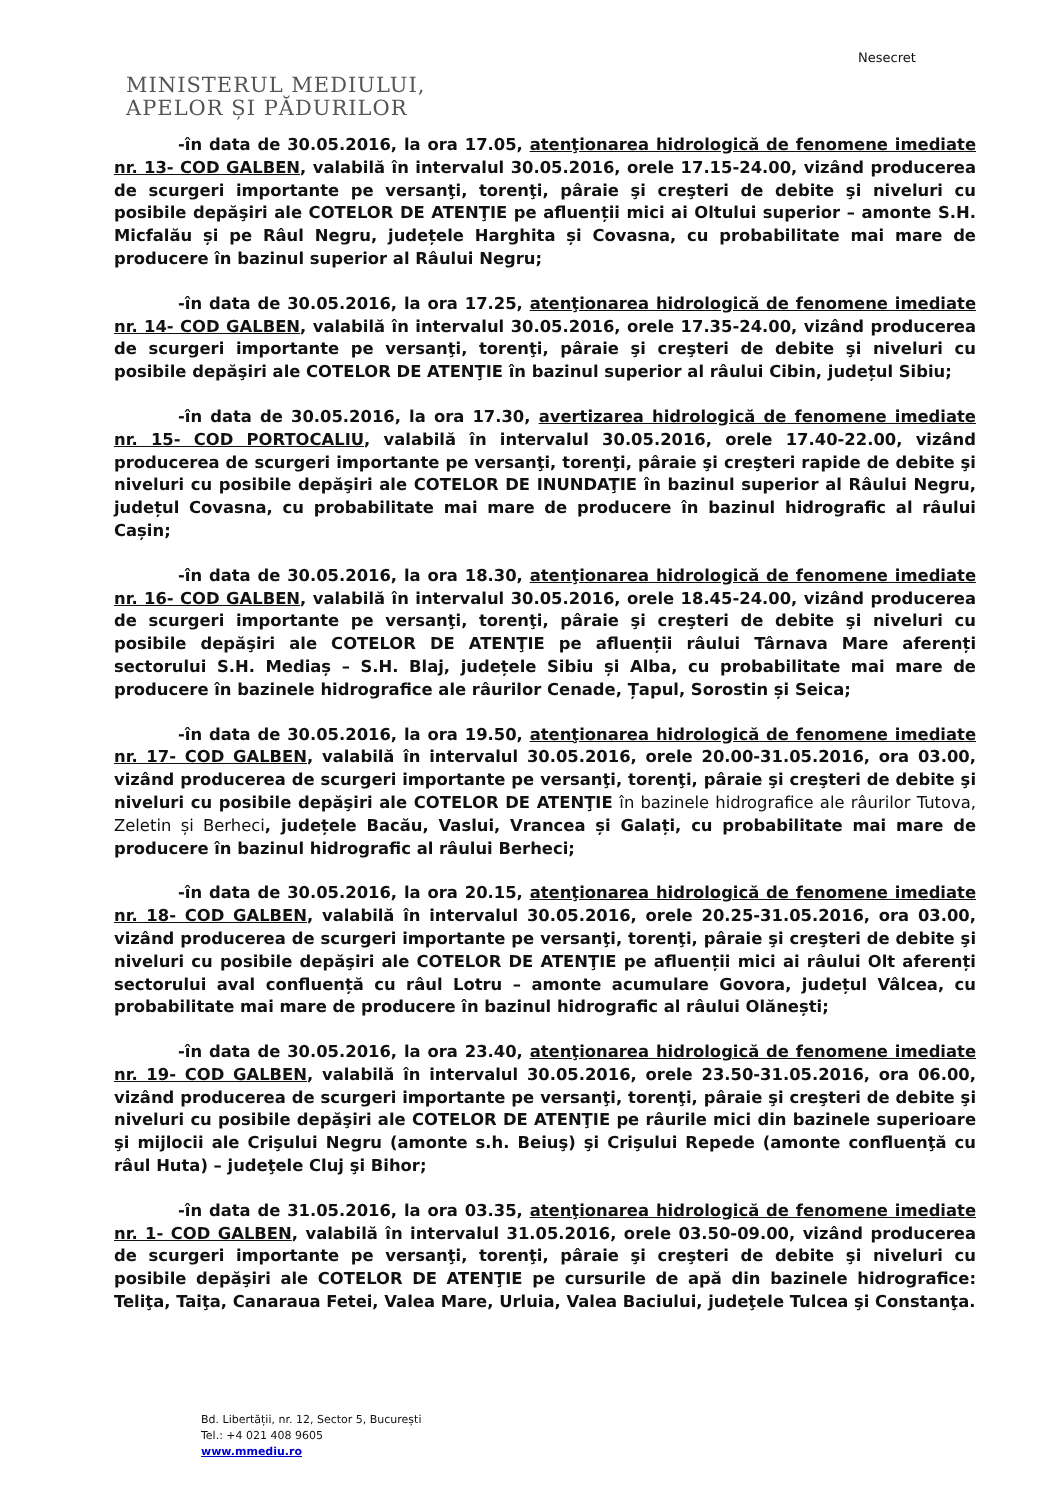Nesecret
MINISTERUL MEDIULUI,
APELOR ȘI PĂDURILOR
-în data de 30.05.2016, la ora 17.05, atenţionarea hidrologică de fenomene imediate nr. 13- COD GALBEN, valabilă în intervalul 30.05.2016, orele 17.15-24.00, vizând producerea de scurgeri importante pe versanţi, torenţi, pâraie şi creşteri de debite şi niveluri cu posibile depăşiri ale COTELOR DE ATENŢIE pe afluenții mici ai Oltului superior – amonte S.H. Micfalău și pe Râul Negru, județele Harghita și Covasna, cu probabilitate mai mare de producere în bazinul superior al Râului Negru;
-în data de 30.05.2016, la ora 17.25, atenţionarea hidrologică de fenomene imediate nr. 14- COD GALBEN, valabilă în intervalul 30.05.2016, orele 17.35-24.00, vizând producerea de scurgeri importante pe versanţi, torenţi, pâraie şi creşteri de debite şi niveluri cu posibile depăşiri ale COTELOR DE ATENŢIE în bazinul superior al râului Cibin, județul Sibiu;
-în data de 30.05.2016, la ora 17.30, avertizarea hidrologică de fenomene imediate nr. 15- COD PORTOCALIU, valabilă în intervalul 30.05.2016, orele 17.40-22.00, vizând producerea de scurgeri importante pe versanţi, torenţi, pâraie şi creşteri rapide de debite şi niveluri cu posibile depăşiri ale COTELOR DE INUNDAŢIE în bazinul superior al Râului Negru, județul Covasna, cu probabilitate mai mare de producere în bazinul hidrografic al râului Cașin;
-în data de 30.05.2016, la ora 18.30, atenţionarea hidrologică de fenomene imediate nr. 16- COD GALBEN, valabilă în intervalul 30.05.2016, orele 18.45-24.00, vizând producerea de scurgeri importante pe versanţi, torenţi, pâraie şi creşteri de debite şi niveluri cu posibile depăşiri ale COTELOR DE ATENŢIE pe afluenții râului Târnava Mare aferenți sectorului S.H. Mediaș – S.H. Blaj, județele Sibiu și Alba, cu probabilitate mai mare de producere în bazinele hidrografice ale râurilor Cenade, Țapul, Sorostin și Seica;
-în data de 30.05.2016, la ora 19.50, atenţionarea hidrologică de fenomene imediate nr. 17- COD GALBEN, valabilă în intervalul 30.05.2016, orele 20.00-31.05.2016, ora 03.00, vizând producerea de scurgeri importante pe versanţi, torenţi, pâraie şi creşteri de debite şi niveluri cu posibile depăşiri ale COTELOR DE ATENŢIE în bazinele hidrografice ale râurilor Tutova, Zeletin și Berheci, județele Bacău, Vaslui, Vrancea și Galați, cu probabilitate mai mare de producere în bazinul hidrografic al râului Berheci;
-în data de 30.05.2016, la ora 20.15, atenţionarea hidrologică de fenomene imediate nr. 18- COD GALBEN, valabilă în intervalul 30.05.2016, orele 20.25-31.05.2016, ora 03.00, vizând producerea de scurgeri importante pe versanţi, torenţi, pâraie şi creşteri de debite şi niveluri cu posibile depăşiri ale COTELOR DE ATENŢIE pe afluenții mici ai râului Olt aferenți sectorului aval confluență cu râul Lotru – amonte acumulare Govora, județul Vâlcea, cu probabilitate mai mare de producere în bazinul hidrografic al râului Olănești;
-în data de 30.05.2016, la ora 23.40, atenţionarea hidrologică de fenomene imediate nr. 19- COD GALBEN, valabilă în intervalul 30.05.2016, orele 23.50-31.05.2016, ora 06.00, vizând producerea de scurgeri importante pe versanţi, torenţi, pâraie şi creşteri de debite şi niveluri cu posibile depăşiri ale COTELOR DE ATENŢIE pe râurile mici din bazinele superioare şi mijlocii ale Crişului Negru (amonte s.h. Beiuş) şi Crişului Repede (amonte confluenţă cu râul Huta) – judeţele Cluj şi Bihor;
-în data de 31.05.2016, la ora 03.35, atenţionarea hidrologică de fenomene imediate nr. 1- COD GALBEN, valabilă în intervalul 31.05.2016, orele 03.50-09.00, vizând producerea de scurgeri importante pe versanţi, torenţi, pâraie şi creşteri de debite şi niveluri cu posibile depăşiri ale COTELOR DE ATENŢIE pe cursurile de apă din bazinele hidrografice: Teliţa, Taiţa, Canaraua Fetei, Valea Mare, Urluia, Valea Baciului, judeţele Tulcea şi Constanţa.
Bd. Libertății, nr. 12, Sector 5, București
Tel.: +4 021 408 9605
www.mmediu.ro